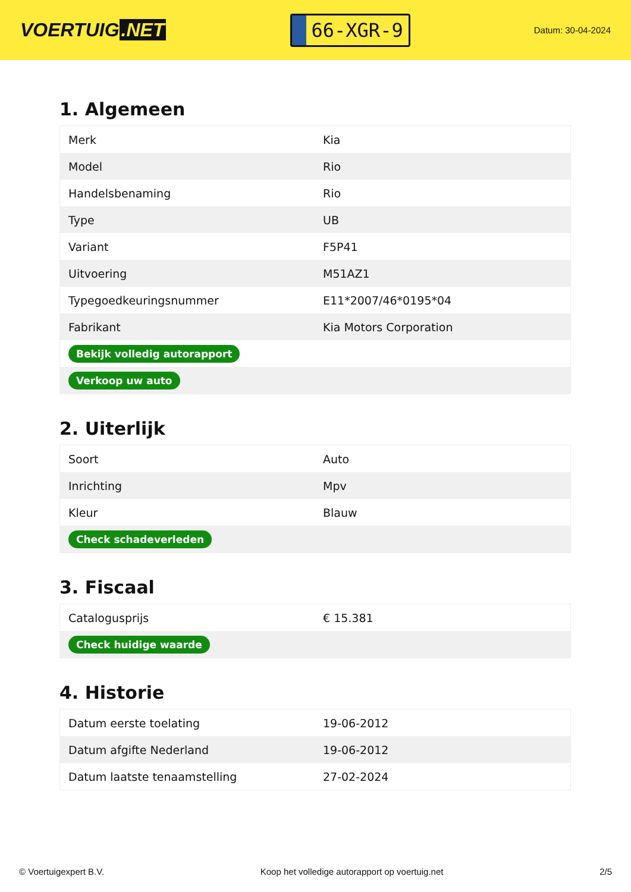VOERTUIG.NET
66-XGR-9
Datum: 30-04-2024
1. Algemeen
| Merk | Kia |
| Model | Rio |
| Handelsbenaming | Rio |
| Type | UB |
| Variant | F5P41 |
| Uitvoering | M51AZ1 |
| Typegoedkeuringsnummer | E11*2007/46*0195*04 |
| Fabrikant | Kia Motors Corporation |
| Bekijk volledig autorapport | |
| Verkoop uw auto | |
2. Uiterlijk
| Soort | Auto |
| Inrichting | Mpv |
| Kleur | Blauw |
| Check schadeverleden | |
3. Fiscaal
| Catalogusprijs | € 15.381 |
| Check huidige waarde | |
4. Historie
| Datum eerste toelating | 19-06-2012 |
| Datum afgifte Nederland | 19-06-2012 |
| Datum laatste tenaamstelling | 27-02-2024 |
© Voertuigexpert B.V. Koop het volledige autorapport op voertuig.net 2/5